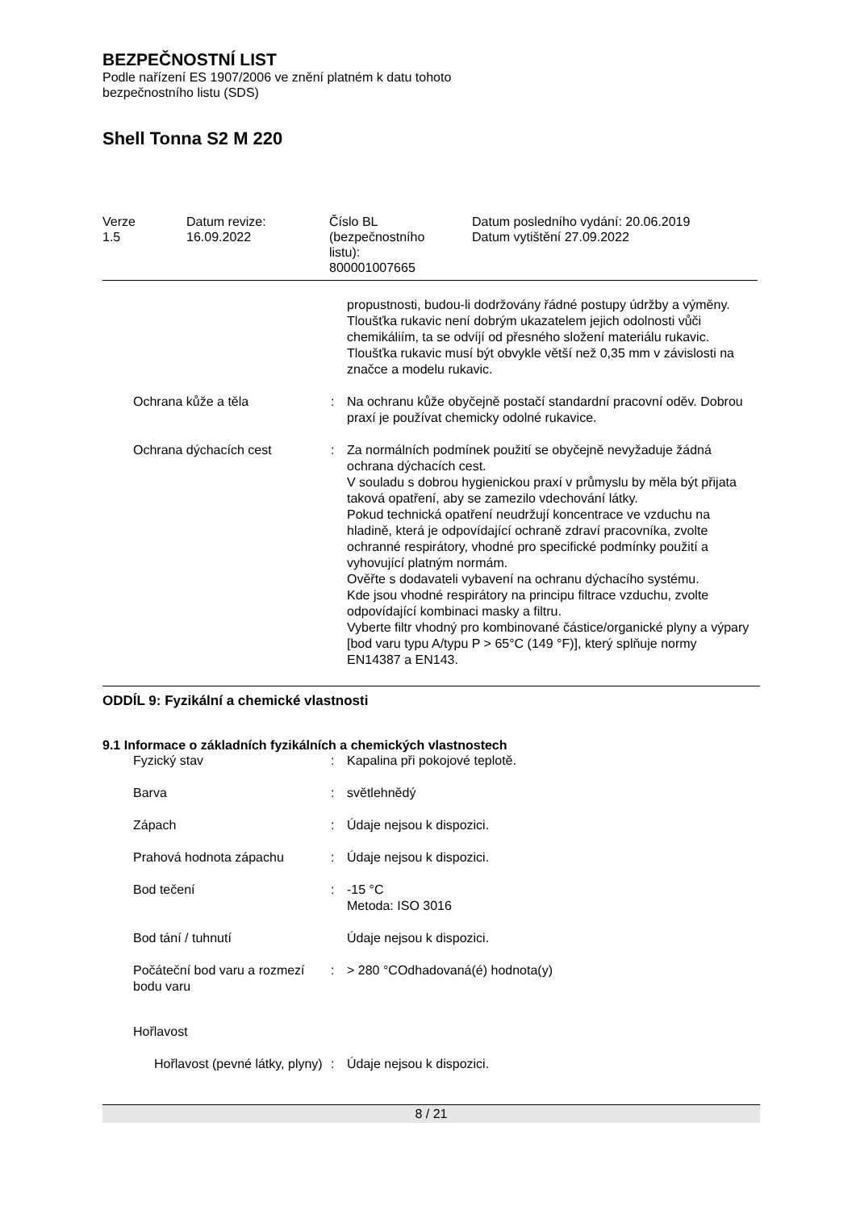BEZPEČNOSTNÍ LIST
Podle nařízení ES 1907/2006 ve znění platném k datu tohoto
bezpečnostního listu (SDS)
Shell Tonna S2 M 220
Verze
1.5
Datum revize:
16.09.2022
Číslo BL
(bezpečnostního
listu):
800001007665
Datum posledního vydání: 20.06.2019
Datum vytištění 27.09.2022
propustnosti, budou-li dodržovány řádné postupy údržby a výměny. Tloušťka rukavic není dobrým ukazatelem jejich odolnosti vůči chemikáliím, ta se odvíjí od přesného složení materiálu rukavic. Tloušťka rukavic musí být obvykle větší než 0,35 mm v závislosti na značce a modelu rukavic.
Ochrana kůže a těla : Na ochranu kůže obyčejně postačí standardní pracovní oděv. Dobrou praxí je používat chemicky odolné rukavice.
Ochrana dýchacích cest : Za normálních podmínek použití se obyčejně nevyžaduje žádná ochrana dýchacích cest.
V souladu s dobrou hygienickou praxí v průmyslu by měla být přijata taková opatření, aby se zamezilo vdechování látky.
Pokud technická opatření neudržují koncentrace ve vzduchu na hladině, která je odpovídající ochraně zdraví pracovníka, zvolte ochranné respirátory, vhodné pro specifické podmínky použití a vyhovující platným normám.
Ověřte s dodavateli vybavení na ochranu dýchacího systému.
Kde jsou vhodné respirátory na principu filtrace vzduchu, zvolte odpovídající kombinaci masky a filtru.
Vyberte filtr vhodný pro kombinované částice/organické plyny a výpary [bod varu typu A/typu P > 65°C (149 °F)], který splňuje normy EN14387 a EN143.
ODDÍL 9: Fyzikální a chemické vlastnosti
9.1 Informace o základních fyzikálních a chemických vlastnostech
Fyzický stav : Kapalina při pokojové teplotě.
Barva : světlehnědý
Zápach : Údaje nejsou k dispozici.
Prahová hodnota zápachu : Údaje nejsou k dispozici.
Bod tečení : -15 °C
Metoda: ISO 3016
Bod tání / tuhnutí Údaje nejsou k dispozici.
Počáteční bod varu a rozmezí bodu varu
: > 280 °COdhadovaná(é) hodnota(y)
Hořlavost
Hořlavost (pevné látky, plyny)
: Údaje nejsou k dispozici.
8 / 21